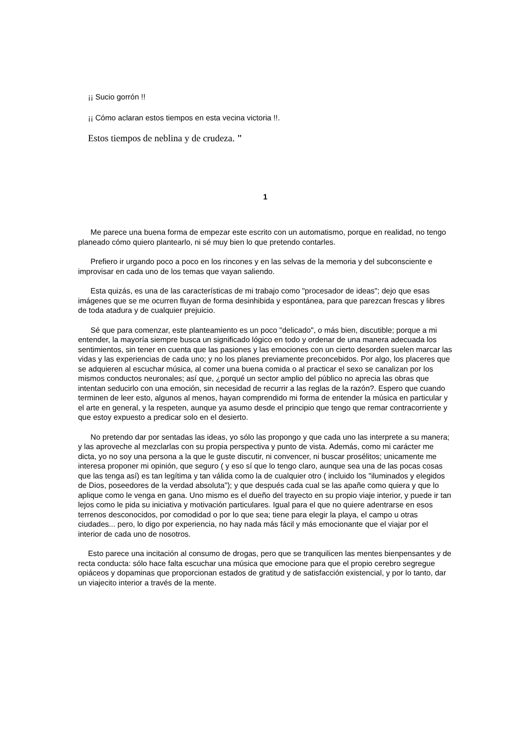¡¡ Sucio gorrón !!
¡¡ Cómo aclaran estos tiempos en esta vecina victoria !!.
Estos tiempos de neblina y de crudeza. "
1
Me parece una buena forma de empezar este escrito con un automatismo, porque en realidad, no tengo planeado cómo quiero plantearlo, ni sé muy bien lo que pretendo contarles.
Prefiero ir urgando poco a poco en los rincones y en las selvas de la memoria y del subconsciente e improvisar en cada uno de los temas que vayan saliendo.
Esta quizás, es una de las características de mi trabajo como "procesador de ideas"; dejo que esas imágenes que se me ocurren fluyan de forma desinhibida y espontánea, para que parezcan frescas y libres de toda atadura y de cualquier prejuicio.
Sé que para comenzar, este planteamiento es un poco "delicado", o más bien, discutible; porque a mi entender, la mayoría siempre busca un significado lógico en todo y ordenar de una manera adecuada los sentimientos, sin tener en cuenta que las pasiones y las emociones con un cierto desorden suelen marcar las vidas y las experiencias de cada uno; y no los planes previamente preconcebidos. Por algo, los placeres que se adquieren al escuchar música, al comer una buena comida o al practicar el sexo se canalizan por los mismos conductos neuronales; así que, ¿porqué un sector amplio del público no aprecia las obras que intentan seducirlo con una emoción, sin necesidad de recurrir a las reglas de la razón?. Espero que cuando terminen de leer esto, algunos al menos, hayan comprendido mi forma de entender la música en particular y el arte en general, y la respeten, aunque ya asumo desde el principio que tengo que remar contracorriente y que estoy expuesto a predicar solo en el desierto.
No pretendo dar por sentadas las ideas, yo sólo las propongo y que cada uno las interprete a su manera; y las aproveche al mezclarlas con su propia perspectiva y punto de vista. Además, como mi carácter me dicta, yo no soy una persona a la que le guste discutir, ni convencer, ni buscar prosélitos; unicamente me interesa proponer mi opinión, que seguro ( y eso sí que lo tengo claro, aunque sea una de las pocas cosas que las tenga así) es tan legítima y tan válida como la de cualquier otro ( incluido los "iluminados y elegidos de Dios, poseedores de la verdad absoluta"); y que después cada cual se las apañe como quiera y que lo aplique como le venga en gana. Uno mismo es el dueño del trayecto en su propio viaje interior, y puede ir tan lejos como le pida su iniciativa y motivación particulares. Igual para el que no quiere adentrarse en esos terrenos desconocidos, por comodidad o por lo que sea; tiene para elegir la playa, el campo u otras ciudades... pero, lo digo por experiencia, no hay nada más fácil y más emocionante que el viajar por el interior de cada uno de nosotros.
Esto parece una incitación al consumo de drogas, pero que se tranquilicen las mentes bienpensantes y de recta conducta: sólo hace falta escuchar una música que emocione para que el propio cerebro segregue opiáceos y dopaminas que proporcionan estados de gratitud y de satisfacción existencial, y por lo tanto, dar un viajecito interior a través de la mente.